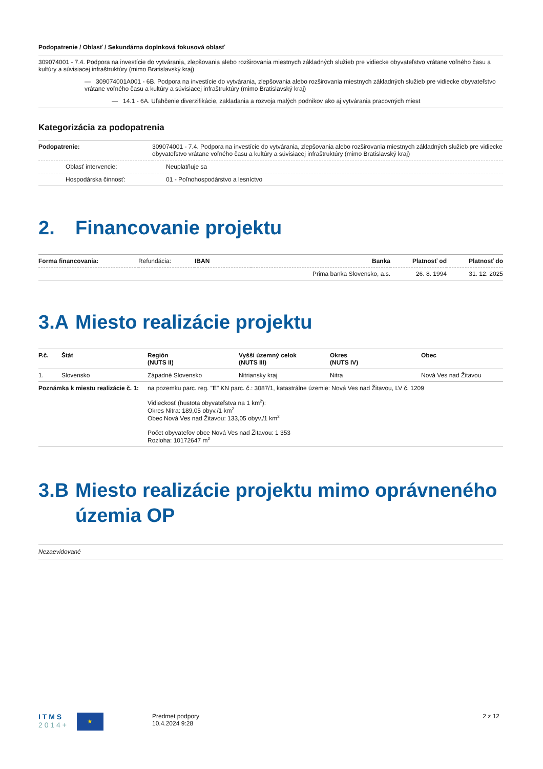Podopatrenie / Oblasť / Sekundárna doplnková fokusová oblasť
309074001 - 7.4. Podpora na investície do vytvárania, zlepšovania alebo rozširovania miestnych základných služieb pre vidiecke obyvateľstvo vrátane voľného času a kultúry a súvisiacej infraštruktúry (mimo Bratislavský kraj)
— 309074001A001 - 6B. Podpora na investície do vytvárania, zlepšovania alebo rozširovania miestnych základných služieb pre vidiecke obyvateľstvo vrátane voľného času a kultúry a súvisiacej infraštruktúry (mimo Bratislavský kraj)
— 14.1 - 6A. Uľahčenie diverzifikácie, zakladania a rozvoja malých podnikov ako aj vytvárania pracovných miest
Kategorizácia za podopatrenia
| Podopatrenie: | 309074001 - 7.4. Podpora na investície do vytvárania, zlepšovania alebo rozširovania miestnych základných služieb pre vidiecke obyvateľstvo vrátane voľného času a kultúry a súvisiacej infraštruktúry (mimo Bratislavský kraj) |
| Oblasť intervencie: | Neuplatňuje sa |
| Hospodárska činnosť: | 01 - Poľnohospodárstvo a lesníctvo |
2. Financovanie projektu
| Forma financovania: | Refundácia: | IBAN | Banka | Platnosť od | Platnosť do |
| | | | Prima banka Slovensko, a.s. | 26. 8. 1994 | 31. 12. 2025 |
3.A Miesto realizácie projektu
| P.č. | Štát | Región (NUTS II) | Vyšší územný celok (NUTS III) | Okres (NUTS IV) | Obec |
| --- | --- | --- | --- | --- | --- |
| 1. | Slovensko | Západné Slovensko | Nitriansky kraj | Nitra | Nová Ves nad Žitavou |
| Poznámka k miestu realizácie č. 1: | | na pozemku parc. reg. "E" KN parc. č.: 3087/1, katastrálne územie: Nová Ves nad Žitavou, LV č. 1209 Vidieckosť (hustota obyvateľstva na 1 km<sup>2</sup>): Okres Nitra: 189,05 obyv./1 km<sup>2</sup> Obec Nová Ves nad Žitavou: 133,05 obyv./1 km<sup>2</sup> Počet obyvateľov obce Nová Ves nad Žitavou: 1 353 Rozloha: 10172647 m<sup>2</sup> | | | |
3.B Miesto realizácie projektu mimo oprávneného územia OP
Nezaevidované
I T M S
2 0 1 4 +
★
Predmet podpory
10.4.2024 9:28
2 z 12